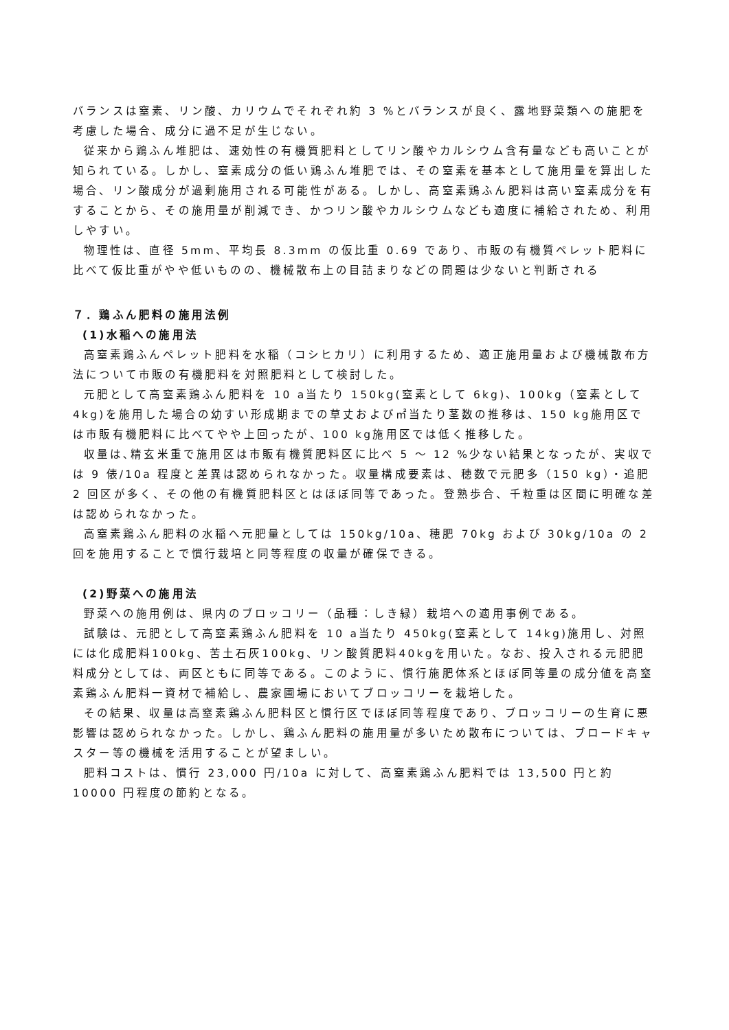バランスは窒素、リン酸、カリウムでそれぞれ約 3 %とバランスが良く、露地野菜類への施肥を考慮した場合、成分に過不足が生じない。
従来から鶏ふん堆肥は、速効性の有機質肥料としてリン酸やカルシウム含有量なども高いことが知られている。しかし、窒素成分の低い鶏ふん堆肥では、その窒素を基本として施用量を算出した場合、リン酸成分が過剰施用される可能性がある。しかし、高窒素鶏ふん肥料は高い窒素成分を有することから、その施用量が削減でき、かつリン酸やカルシウムなども適度に補給されため、利用しやすい。
物理性は、直径 5mm、平均長 8.3mm の仮比重 0.69 であり、市販の有機質ペレット肥料に比べて仮比重がやや低いものの、機械散布上の目詰まりなどの問題は少ないと判断される
７．鶏ふん肥料の施用法例
(1)水稲への施用法
高窒素鶏ふんペレット肥料を水稲（コシヒカリ）に利用するため、適正施用量および機械散布方法について市販の有機肥料を対照肥料として検討した。
元肥として高窒素鶏ふん肥料を 10 a当たり 150kg(窒素として 6kg)、100kg（窒素として 4kg)を施用した場合の幼すい形成期までの草丈および㎡当たり茎数の推移は、150 kg施用区では市販有機肥料に比べてやや上回ったが、100 kg施用区では低く推移した。
収量は､精玄米重で施用区は市販有機質肥料区に比べ 5 〜 12 %少ない結果となったが、実収では 9 俵/10a 程度と差異は認められなかった。収量構成要素は、穂数で元肥多（150 kg）・追肥 2 回区が多く、その他の有機質肥料区とはほぼ同等であった。登熟歩合、千粒重は区間に明確な差は認められなかった。
高窒素鶏ふん肥料の水稲へ元肥量としては 150kg/10a、穂肥 70kg および 30kg/10a の 2 回を施用することで慣行栽培と同等程度の収量が確保できる。
(2)野菜への施用法
野菜への施用例は、県内のブロッコリー（品種：しき緑）栽培への適用事例である。
試験は、元肥として高窒素鶏ふん肥料を 10 a当たり 450kg(窒素として 14kg)施用し、対照には化成肥料100kg、苦土石灰100kg、リン酸質肥料40kgを用いた。なお、投入される元肥肥料成分としては、両区ともに同等である。このように、慣行施肥体系とほぼ同等量の成分値を高窒素鶏ふん肥料一資材で補給し、農家圃場においてブロッコリーを栽培した。
その結果、収量は高窒素鶏ふん肥料区と慣行区でほぼ同等程度であり、ブロッコリーの生育に悪影響は認められなかった。しかし、鶏ふん肥料の施用量が多いため散布については、ブロードキャスター等の機械を活用することが望ましい。
肥料コストは、慣行 23,000 円/10a に対して、高窒素鶏ふん肥料では 13,500 円と約 10000 円程度の節約となる。